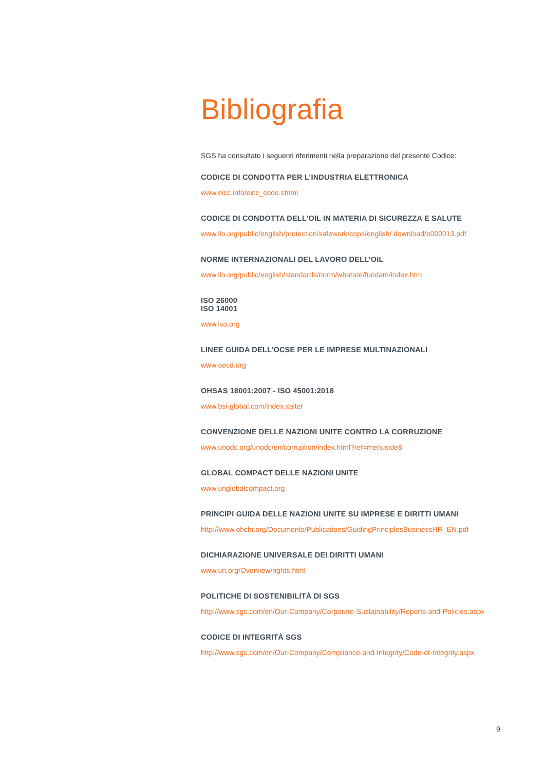Bibliografia
SGS ha consultato i seguenti riferimenti nella preparazione del presente Codice:
CODICE DI CONDOTTA PER L’INDUSTRIA ELETTRONICA
www.eicc.info/eicc_code.shtml
CODICE DI CONDOTTA DELL’OIL IN MATERIA DI SICUREZZA E SALUTE
www.ilo.org/public/english/protection/safework/cops/english/ download/e000013.pdf
NORME INTERNAZIONALI DEL LAVORO DELL’OIL
www.ilo.org/public/english/standards/norm/whatare/fundam/index.htm
ISO 26000
ISO 14001
www.iso.org
LINEE GUIDA DELL’OCSE PER LE IMPRESE MULTINAZIONALI
www.oecd.org
OHSAS 18001:2007 - ISO 45001:2018
www.bsi-global.com/index.xalter
CONVENZIONE DELLE NAZIONI UNITE CONTRO LA CORRUZIONE
www.unodc.org/unodc/en/corruption/index.html?ref=menuside8
GLOBAL COMPACT DELLE NAZIONI UNITE
www.unglobalcompact.org
PRINCIPI GUIDA DELLE NAZIONI UNITE SU IMPRESE E DIRITTI UMANI
http://www.ohchr.org/Documents/Publications/GuidingPrinciplesBusinessHR_EN.pdf
DICHIARAZIONE UNIVERSALE DEI DIRITTI UMANI
www.un.org/Overview/rights.html
POLITICHE DI SOSTENIBILITÀ DI SGS
http://www.sgs.com/en/Our-Company/Corporate-Sustainability/Reports-and-Policies.aspx
CODICE DI INTEGRITÀ SGS
http://www.sgs.com/en/Our-Company/Compliance-and-Integrity/Code-of-Integrity.aspx
9